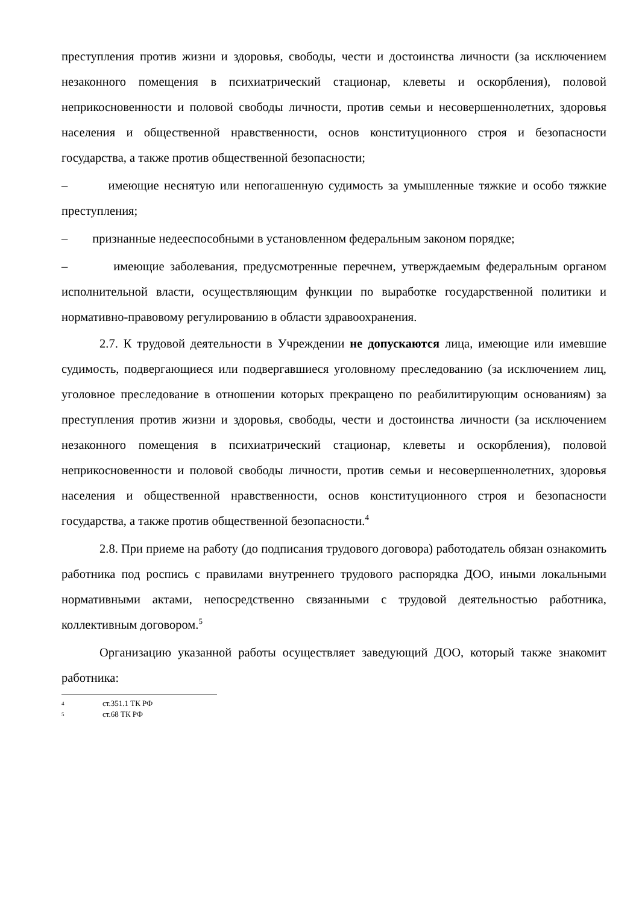преступления против жизни и здоровья, свободы, чести и достоинства личности (за исключением незаконного помещения в психиатрический стационар, клеветы и оскорбления), половой неприкосновенности и половой свободы личности, против семьи и несовершеннолетних, здоровья населения и общественной нравственности, основ конституционного строя и безопасности государства, а также против общественной безопасности;
– имеющие неснятую или непогашенную судимость за умышленные тяжкие и особо тяжкие преступления;
– признанные недееспособными в установленном федеральным законом порядке;
– имеющие заболевания, предусмотренные перечнем, утверждаемым федеральным органом исполнительной власти, осуществляющим функции по выработке государственной политики и нормативно-правовому регулированию в области здравоохранения.
2.7. К трудовой деятельности в Учреждении не допускаются лица, имеющие или имевшие судимость, подвергающиеся или подвергавшиеся уголовному преследованию (за исключением лиц, уголовное преследование в отношении которых прекращено по реабилитирующим основаниям) за преступления против жизни и здоровья, свободы, чести и достоинства личности (за исключением незаконного помещения в психиатрический стационар, клеветы и оскорбления), половой неприкосновенности и половой свободы личности, против семьи и несовершеннолетних, здоровья населения и общественной нравственности, основ конституционного строя и безопасности государства, а также против общественной безопасности.<sup>4</sup>
2.8. При приеме на работу (до подписания трудового договора) работодатель обязан ознакомить работника под роспись с правилами внутреннего трудового распорядка ДОО, иными локальными нормативными актами, непосредственно связанными с трудовой деятельностью работника, коллективным договором.<sup>5</sup>
Организацию указанной работы осуществляет заведующий ДОО, который также знакомит работника:
4 ст.351.1 ТК РФ
5 ст.68 ТК РФ